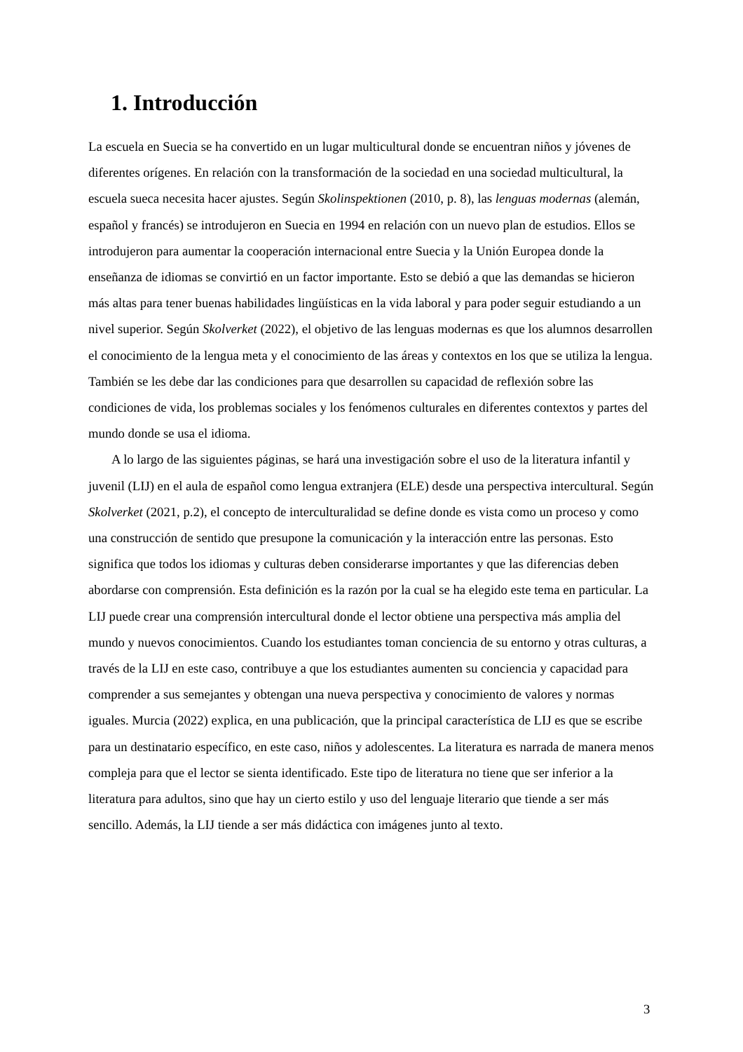1. Introducción
La escuela en Suecia se ha convertido en un lugar multicultural donde se encuentran niños y jóvenes de diferentes orígenes. En relación con la transformación de la sociedad en una sociedad multicultural, la escuela sueca necesita hacer ajustes. Según Skolinspektionen (2010, p. 8), las lenguas modernas (alemán, español y francés) se introdujeron en Suecia en 1994 en relación con un nuevo plan de estudios. Ellos se introdujeron para aumentar la cooperación internacional entre Suecia y la Unión Europea donde la enseñanza de idiomas se convirtió en un factor importante. Esto se debió a que las demandas se hicieron más altas para tener buenas habilidades lingüísticas en la vida laboral y para poder seguir estudiando a un nivel superior. Según Skolverket (2022), el objetivo de las lenguas modernas es que los alumnos desarrollen el conocimiento de la lengua meta y el conocimiento de las áreas y contextos en los que se utiliza la lengua. También se les debe dar las condiciones para que desarrollen su capacidad de reflexión sobre las condiciones de vida, los problemas sociales y los fenómenos culturales en diferentes contextos y partes del mundo donde se usa el idioma.
A lo largo de las siguientes páginas, se hará una investigación sobre el uso de la literatura infantil y juvenil (LIJ) en el aula de español como lengua extranjera (ELE) desde una perspectiva intercultural. Según Skolverket (2021, p.2), el concepto de interculturalidad se define donde es vista como un proceso y como una construcción de sentido que presupone la comunicación y la interacción entre las personas. Esto significa que todos los idiomas y culturas deben considerarse importantes y que las diferencias deben abordarse con comprensión. Esta definición es la razón por la cual se ha elegido este tema en particular. La LIJ puede crear una comprensión intercultural donde el lector obtiene una perspectiva más amplia del mundo y nuevos conocimientos. Cuando los estudiantes toman conciencia de su entorno y otras culturas, a través de la LIJ en este caso, contribuye a que los estudiantes aumenten su conciencia y capacidad para comprender a sus semejantes y obtengan una nueva perspectiva y conocimiento de valores y normas iguales. Murcia (2022) explica, en una publicación, que la principal característica de LIJ es que se escribe para un destinatario específico, en este caso, niños y adolescentes. La literatura es narrada de manera menos compleja para que el lector se sienta identificado. Este tipo de literatura no tiene que ser inferior a la literatura para adultos, sino que hay un cierto estilo y uso del lenguaje literario que tiende a ser más sencillo. Además, la LIJ tiende a ser más didáctica con imágenes junto al texto.
3